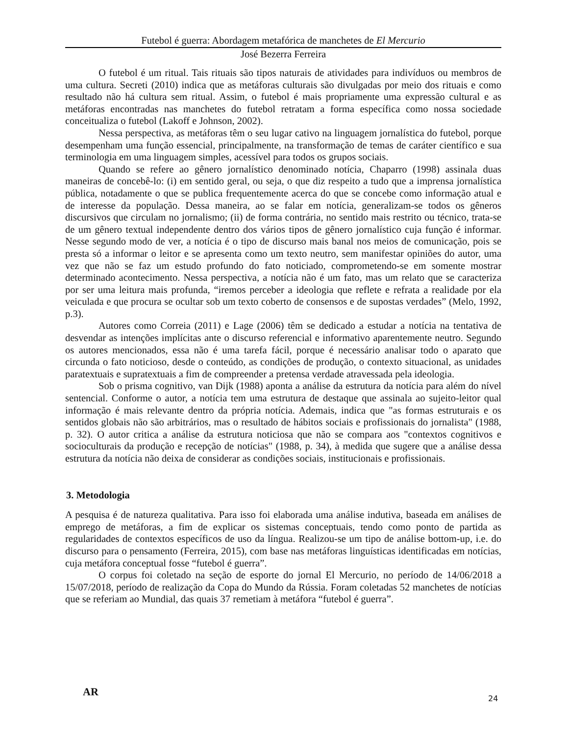Futebol é guerra: Abordagem metafórica de manchetes de El Mercurio
José Bezerra Ferreira
O futebol é um ritual. Tais rituais são tipos naturais de atividades para indivíduos ou membros de uma cultura. Secreti (2010) indica que as metáforas culturais são divulgadas por meio dos rituais e como resultado não há cultura sem ritual. Assim, o futebol é mais propriamente uma expressão cultural e as metáforas encontradas nas manchetes do futebol retratam a forma específica como nossa sociedade conceitualiza o futebol (Lakoff e Johnson, 2002).
Nessa perspectiva, as metáforas têm o seu lugar cativo na linguagem jornalística do futebol, porque desempenham uma função essencial, principalmente, na transformação de temas de caráter científico e sua terminologia em uma linguagem simples, acessível para todos os grupos sociais.
Quando se refere ao gênero jornalístico denominado notícia, Chaparro (1998) assinala duas maneiras de concebê-lo: (i) em sentido geral, ou seja, o que diz respeito a tudo que a imprensa jornalística pública, notadamente o que se publica frequentemente acerca do que se concebe como informação atual e de interesse da população. Dessa maneira, ao se falar em notícia, generalizam-se todos os gêneros discursivos que circulam no jornalismo; (ii) de forma contrária, no sentido mais restrito ou técnico, trata-se de um gênero textual independente dentro dos vários tipos de gênero jornalístico cuja função é informar. Nesse segundo modo de ver, a notícia é o tipo de discurso mais banal nos meios de comunicação, pois se presta só a informar o leitor e se apresenta como um texto neutro, sem manifestar opiniões do autor, uma vez que não se faz um estudo profundo do fato noticiado, comprometendo-se em somente mostrar determinado acontecimento. Nessa perspectiva, a notícia não é um fato, mas um relato que se caracteriza por ser uma leitura mais profunda, “iremos perceber a ideologia que reflete e refrata a realidade por ela veiculada e que procura se ocultar sob um texto coberto de consensos e de supostas verdades” (Melo, 1992, p.3).
Autores como Correia (2011) e Lage (2006) têm se dedicado a estudar a notícia na tentativa de desvendar as intenções implícitas ante o discurso referencial e informativo aparentemente neutro. Segundo os autores mencionados, essa não é uma tarefa fácil, porque é necessário analisar todo o aparato que circunda o fato noticioso, desde o conteúdo, as condições de produção, o contexto situacional, as unidades paratextuais e supratextuais a fim de compreender a pretensa verdade atravessada pela ideologia.
Sob o prisma cognitivo, van Dijk (1988) aponta a análise da estrutura da notícia para além do nível sentencial. Conforme o autor, a notícia tem uma estrutura de destaque que assinala ao sujeito-leitor qual informação é mais relevante dentro da própria notícia. Ademais, indica que "as formas estruturais e os sentidos globais não são arbitrários, mas o resultado de hábitos sociais e profissionais do jornalista" (1988, p. 32). O autor critica a análise da estrutura noticiosa que não se compara aos "contextos cognitivos e socioculturais da produção e recepção de notícias" (1988, p. 34), à medida que sugere que a análise dessa estrutura da notícia não deixa de considerar as condições sociais, institucionais e profissionais.
3. Metodologia
A pesquisa é de natureza qualitativa. Para isso foi elaborada uma análise indutiva, baseada em análises de emprego de metáforas, a fim de explicar os sistemas conceptuais, tendo como ponto de partida as regularidades de contextos específicos de uso da língua. Realizou-se um tipo de análise bottom-up, i.e. do discurso para o pensamento (Ferreira, 2015), com base nas metáforas linguísticas identificadas em notícias, cuja metáfora conceptual fosse “futebol é guerra”.
O corpus foi coletado na seção de esporte do jornal El Mercurio, no período de 14/06/2018 a 15/07/2018, período de realização da Copa do Mundo da Rússia. Foram coletadas 52 manchetes de notícias que se referiam ao Mundial, das quais 37 remetiam à metáfora “futebol é guerra”.
AR 24